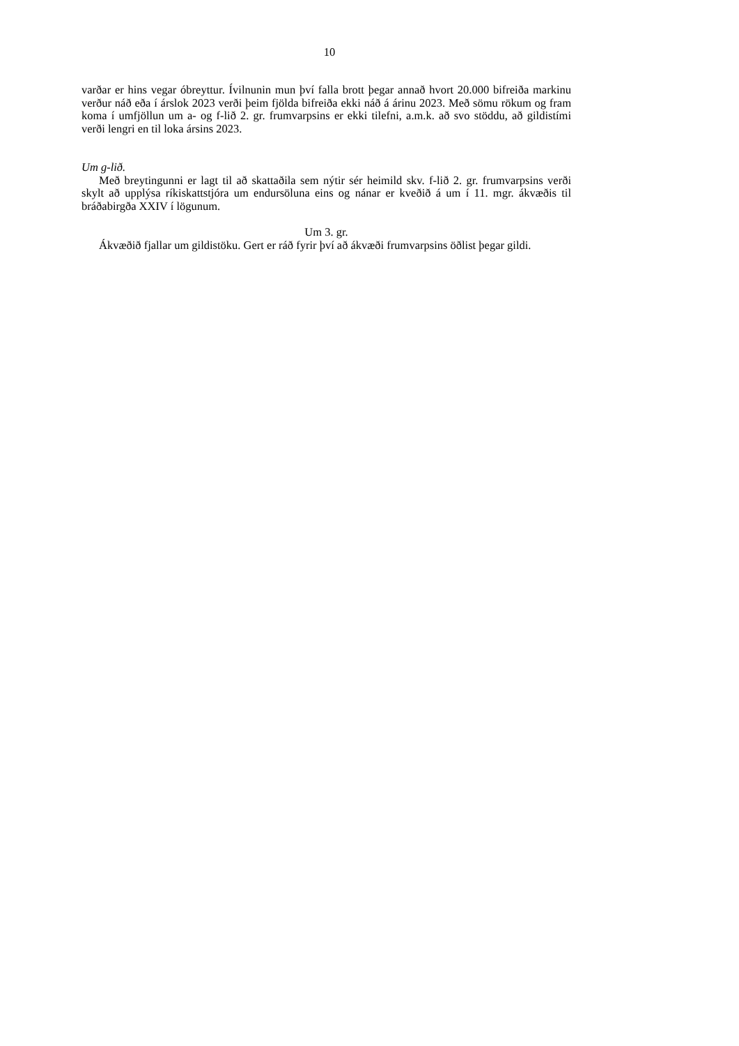10
varðar er hins vegar óbreyttur. Ívilnunin mun því falla brott þegar annað hvort 20.000 bifreiða markinu verður náð eða í árslok 2023 verði þeim fjölda bifreiða ekki náð á árinu 2023. Með sömu rökum og fram koma í umfjöllun um a- og f-lið 2. gr. frumvarpsins er ekki tilefni, a.m.k. að svo stöddu, að gildistími verði lengri en til loka ársins 2023.
Um g-lið.
Með breytingunni er lagt til að skattaðila sem nýtir sér heimild skv. f-lið 2. gr. frumvarpsins verði skylt að upplýsa ríkiskattstjóra um endursöluna eins og nánar er kveðið á um í 11. mgr. ákvæðis til bráðabirgða XXIV í lögunum.
Um 3. gr.
Ákvæðið fjallar um gildistöku. Gert er ráð fyrir því að ákvæði frumvarpsins öðlist þegar gildi.